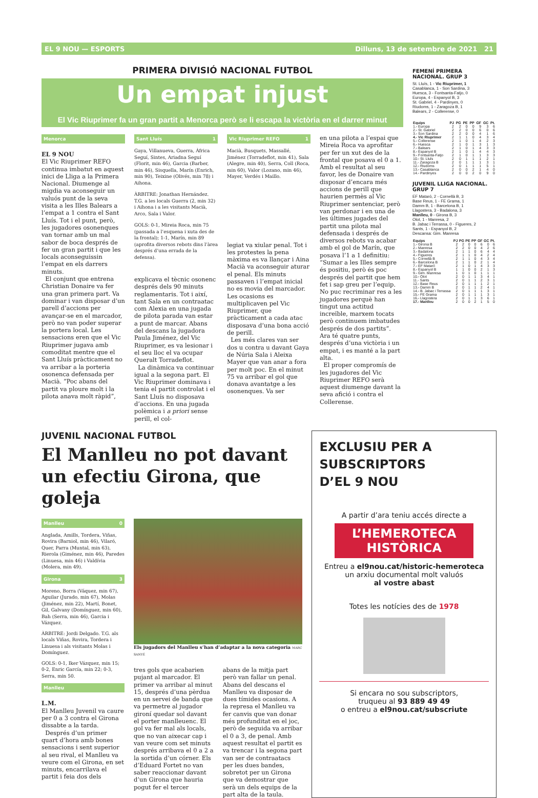EL 9 NOU — ESPORTS Dilluns, 13 de setembre de 2021 21
PRIMERA DIVISIÓ NACIONAL FUTBOL
Un empat injust
El Vic Riuprimer fa un gran partit a Menorca però se li escapa la victòria en el darrer minut
Menorca
EL 9 NOU
El Vic Riuprimer REFO continua imbatut en aquest inici de Lliga a la Primera Nacional. Diumenge al migdia va aconseguir un valuós punt de la seva visita a les Illes Balears a l’empat a 1 contra el Sant Lluís. Tot i el punt, però, les jugadores osonenques van tornar amb un mal sabor de boca després de fer un gran partit i que les locals aconseguissin l’empat en els darrers minuts.
El conjunt que entrena Christian Donaire va fer una gran primera part. Va dominar i van disposar d’un parell d’accions per avançar-se en el marcador, però no van poder superar la portera local. Les sensacions eren que el Vic Riuprimer jugava amb comoditat mentre que el Sant Lluís pràcticament no va arribar a la porteria osonenca defensada per Macià. ”Poc abans del partit va ploure molt i la pilota anava molt ràpid”,
Sant Lluís 1
Gaya, Villanueva, Guerra, Àfrica Seguí, Sintes, Ariadna Seguí (Florit, min 46), Garcia (Barber, min 46), Sisquella, Marín (Enrich, min 90), Teixine (Olivés, min 78) i Aihona.
ÀRBITRE: Jonathan Hernández. T.G. a les locals Guerra (2, min 32) i Aihona i a les visitants Macià, Arco, Sala i Valor.
GOLS: 0-1, Mireia Roca, min 75 (passada a l’esquena i xuta des de la frontal); 1-1, Marín, min 89 (aprofita diversos rebots dins l’àrea després d’una errada de la defensa).
explicava el tècnic osonenc després dels 90 minuts reglamentaris. Tot i així, tant Sala en un contraatac com Alexia en una jugada de pilota parada van estar a punt de marcar. Abans del descans la jugadora Paula Jiménez, del Vic Riuprimer, es va lesionar i el seu lloc el va ocupar Queralt Torradeflot.
La dinàmica va continuar igual a la segona part. El Vic Riuprimer dominava i tenia el partit controlat i el Sant Lluís no disposava d’accions. En una jugada polèmica i a priori sense perill, el col-
Vic Riuprimer REFO 1
Macià, Busquets, Massallé, Jiménez (Torradeflot, min 41), Sala (Alegre, min 40), Serra, Coll (Roca, min 60), Valor (Lozano, min 46), Mayer, Verdés i Maillo.
legiat va xiular penal. Tot i les protestes la pena màxima es va llançar i Aina Macià va aconseguir aturar el penal. Els minuts passaven i l’empat inicial no es movia del marcador. Les ocasions es multiplicaven pel Vic Riuprimer, que pràcticament a cada atac disposava d’una bona acció de perill.
Les més clares van ser dos u contra u davant Gaya de Núria Sala i Aleixa Mayer que van anar a fora per molt poc. En el minut 75 va arribar el gol que donava avantatge a les osonenques. Va ser
en una pilota a l’espai que Mireia Roca va aprofitar per fer un xut des de la frontal que posava el 0 a 1. Amb el resultat al seu favor, les de Donaire van disposar d’encara més accions de perill que haurien permès al Vic Riuprimer sentenciar, però van perdonar i en una de les últimes jugades del partit una pilota mal defensada i després de diversos rebots va acabar amb el gol de Marín, que posava l’1 a 1 definitiu: “Sumar a les Illes sempre és positiu, però és poc després del partit que hem fet i sap greu per l’equip. No puc recriminar res a les jugadores perquè han tingut una actitud increïble, marxem tocats però continuem imbatudes després de dos partits”. Ara té quatre punts, després d’una victòria i un empat, i es manté a la part alta.
El proper compromís de les jugadores del Vic Riuprimer REFO serà aquest diumenge davant la seva afició i contra el Collerense.
FEMENÍ PRIMERA NACIONAL. GRUP 3
St. Lluís, 1 - Vic Riuprimer, 1
Casablanca, 1 - Son Sardina, 3
Huesca, 3 - Fontsanta-Fatjo, 0
Europa, 4 - Espanyol B, 3
St. Gabriel, 4 - Pardinyes, 0
Riudoms, 1 - Zaragoza B, 1
Balears, 2 - Collerense, 0
| Equips | PJ | PG | PE | PP | GF | GC | Pt. |
| --- | --- | --- | --- | --- | --- | --- | --- |
| 1.- Europa | 2 | 2 | 0 | 0 | 9 | 3 | 6 |
| 2.- St. Gabriel | 2 | 2 | 0 | 0 | 6 | 0 | 6 |
| 3.- Son Sardina | 2 | 2 | 0 | 0 | 4 | 1 | 6 |
| 4.- Vic Riuprimer | 2 | 1 | 1 | 0 | 4 | 3 | 4 |
| 5.- Collerense | 2 | 1 | 0 | 1 | 4 | 2 | 3 |
| 6.- Huesca | 2 | 1 | 0 | 1 | 3 | 1 | 3 |
| 7.- Balears | 2 | 1 | 0 | 1 | 4 | 3 | 3 |
| 8.- Espanyol B | 2 | 1 | 0 | 1 | 4 | 4 | 3 |
| 9.- Fontsanta-Fatjo | 2 | 1 | 0 | 1 | 1 | 3 | 3 |
| 10.- St. Lluís | 2 | 0 | 1 | 1 | 1 | 2 | 1 |
| 11.- Zaragoza B | 2 | 0 | 1 | 1 | 1 | 3 | 1 |
| 12.- Riudoms | 2 | 0 | 1 | 1 | 1 | 5 | 1 |
| 13.- Casablanca | 2 | 0 | 0 | 2 | 1 | 4 | 0 |
| 14.- Pardinyes | 2 | 0 | 0 | 2 | 0 | 9 | 0 |
JUVENIL LLIGA NACIONAL. GRUP 7
EF Mataró, 2 - Cornellà B, 3
Base Reus, 1 - FE Grama, 1
Damm B, 1 - Barcelona B, 1
Llagostera, 3 - Badalona, 3
Manlleu, 0 - Girona B, 3
Olot, 1 - Manresa, 2
B. Jabac i Terrassa, 0 - Figueres, 2
Sants, 1 - Espanyol B, 2
Descansa: Gim. Manresa
| Equips | PJ | PG | PE | PP | GF | GC | Pt. |
| --- | --- | --- | --- | --- | --- | --- | --- |
| 1.- Girona B | 2 | 2 | 0 | 0 | 6 | 0 | 6 |
| 2.- Manresa | 2 | 2 | 0 | 0 | 4 | 2 | 6 |
| 3.- Badalona | 2 | 1 | 1 | 0 | 6 | 4 | 4 |
| 4.- Figueres | 2 | 1 | 1 | 0 | 4 | 2 | 4 |
| 5.- Cornellà B | 2 | 1 | 1 | 0 | 4 | 3 | 4 |
| 6.- Barcelona B | 2 | 1 | 1 | 0 | 2 | 1 | 4 |
| 7.- EF Mataró | 2 | 1 | 0 | 1 | 4 | 3 | 3 |
| 8.- Espanyol B | 1 | 1 | 0 | 0 | 2 | 1 | 3 |
| 9.- Gim. Manresa | 1 | 0 | 1 | 0 | 1 | 1 | 1 |
| 10.- Olot | 2 | 0 | 1 | 1 | 3 | 4 | 1 |
| 11.- Sants | 2 | 0 | 1 | 1 | 2 | 3 | 1 |
| 12.- Base Reus | 2 | 0 | 1 | 1 | 1 | 2 | 1 |
| 13.- Damm B | 2 | 0 | 1 | 1 | 2 | 4 | 1 |
| 14.- B. Jabac i Terrassa | 2 | 0 | 1 | 1 | 1 | 3 | 1 |
| 15.- FE Grama | 2 | 0 | 1 | 1 | 1 | 3 | 1 |
| 16.- Llagostera | 2 | 0 | 1 | 1 | 3 | 6 | 1 |
| 17.- Manlleu | 2 | 0 | 0 | 2 | 1 | 5 | 0 |
JUVENIL NACIONAL FUTBOL
El Manlleu no pot davant un efectiu Girona, que goleja
Manlleu 0
Anglada, Amills, Tordera, Viñas, Rovira (Barniol, min 46), Vilaró, Quer, Parra (Muntal, min 63), Rierola (Giménez, min 46), Paredes (Linuesa, min 46) i Valdívia (Molera, min 49).
Girona 3
Moreno, Borra (Váquez, min 67), Aguilar (Jurado, min 67), Molas (Jiménez, min 22), Martí, Bonet, Gil, Galvany (Domínguez, min 60), Bah (Serra, min 46), Garcia i Vázquez.
ÀRBITRE: Jordi Delgado. T.G. als locals Viñas, Rovira, Tordera i Linuesa i als visitants Molas i Domínguez.
GOLS: 0-1, Iker Vázquez, min 15; 0-2, Enric García, min 22; 0-3, Serra, min 50.
Manlleu
L.M.
El Manlleu Juvenil va caure per 0 a 3 contra el Girona dissabte a la tarda.
Després d’un primer quart d’hora amb bones sensacions i sent superior al seu rival, el Manlleu va veure com el Girona, en set minuts, encarrilava el partit i feia dos dels
Els jugadors del Manlleu s’han d’adaptar a la nova categoria MARC SANYÉ
tres gols que acabarien pujant al marcador. El primer va arribar al minut 15, després d’una pèrdua en un servei de banda que va permetre al jugador gironí quedar sol davant el porter manlleuenc. El gol va fer mal als locals, que no van aixecar cap i van veure com set minuts després arribava el 0 a 2 a la sortida d’un córner. Els d’Eduard Fortet no van saber reaccionar davant d’un Girona que hauria pogut fer el tercer
abans de la mitja part però van fallar un penal. Abans del descans el Manlleu va disposar de dues tímides ocasions. A la represa el Manlleu va fer canvis que van donar més profunditat en el joc, però de seguida va arribar el 0 a 3, de penal. Amb aquest resultat el partit es va trencar i la segona part van ser de contraatacs per les dues bandes, sobretot per un Girona que va demostrar que serà un dels equips de la part alta de la taula.
EXCLUSIU PER A
SUBSCRIPTORS
D’EL 9 NOU
A partir d’ara teniu accés directe a
L’HEMEROTECA HISTÒRICA
Entreu a el9nou.cat/historic-hemeroteca
un arxiu documental molt valuós
al vostre abast
Totes les notícies des de 1978
Si encara no sou subscriptors,
truqueu al 93 889 49 49
o entreu a el9nou.cat/subscriute